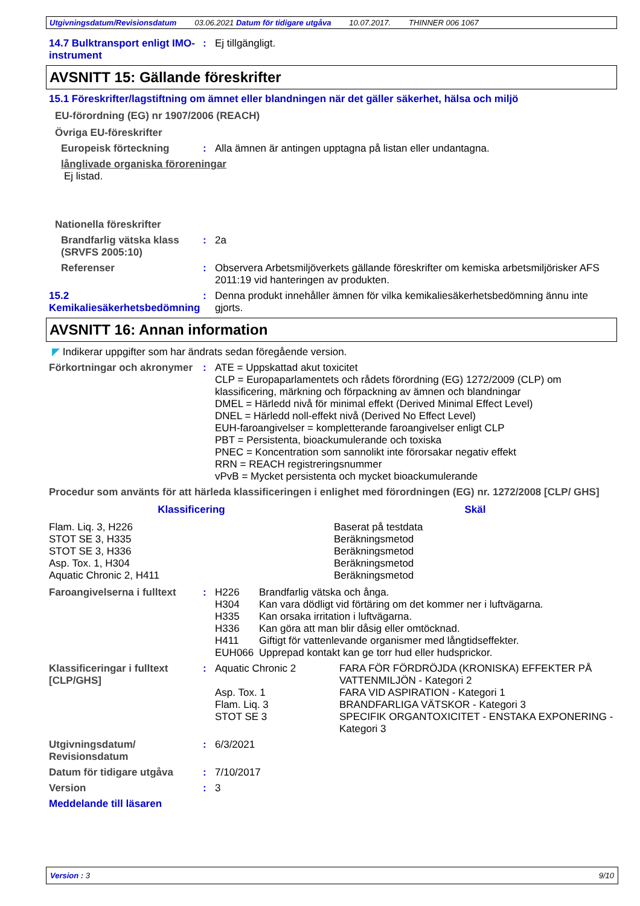Utgivningsdatum/Revisionsdatum 03.06.2021 Datum för tidigare utgåva 10.07.2017. THINNER 006 1067
14.7 Bulktransport enligt IMO-instrument
: Ej tillgängligt.
AVSNITT 15: Gällande föreskrifter
15.1 Föreskrifter/lagstiftning om ämnet eller blandningen när det gäller säkerhet, hälsa och miljö
EU-förordning (EG) nr 1907/2006 (REACH)
Övriga EU-föreskrifter
Europeisk förteckning : Alla ämnen är antingen upptagna på listan eller undantagna.
långlivade organiska föroreningar
Ej listad.
Nationella föreskrifter
Brandfarlig vätska klass (SRVFS 2005:10)
: 2a
Referenser : Observera Arbetsmiljöverkets gällande föreskrifter om kemiska arbetsmiljörisker AFS 2011:19 vid hanteringen av produkten.
15.2 Kemikaliesäkerhetsbedömning
: Denna produkt innehåller ämnen för vilka kemikaliesäkerhetsbedömning ännu inte gjorts.
AVSNITT 16: Annan information
◤ Indikerar uppgifter som har ändrats sedan föregående version.
Förkortningar och akronymer
: ATE = Uppskattad akut toxicitet
CLP = Europaparlamentets och rådets förordning (EG) 1272/2009 (CLP) om klassificering, märkning och förpackning av ämnen och blandningar
DMEL = Härledd nivå för minimal effekt (Derived Minimal Effect Level)
DNEL = Härledd noll-effekt nivå (Derived No Effect Level)
EUH-faroangivelser = kompletterande faroangivelser enligt CLP
PBT = Persistenta, bioackumulerande och toxiska
PNEC = Koncentration som sannolikt inte förorsakar negativ effekt
RRN = REACH registreringsnummer
vPvB = Mycket persistenta och mycket bioackumulerande
Procedur som använts för att härleda klassificeringen i enlighet med förordningen (EG) nr. 1272/2008 [CLP/ GHS]
| Klassificering | Skäl |
| --- | --- |
| Flam. Liq. 3, H226 STOT SE 3, H335 STOT SE 3, H336 Asp. Tox. 1, H304 Aquatic Chronic 2, H411 | Baserat på testdata Beräkningsmetod Beräkningsmetod Beräkningsmetod Beräkningsmetod |
Faroangivelserna i fulltext
:
| H226 | Brandfarlig vätska och ånga. |
| H304 | Kan vara dödligt vid förtäring om det kommer ner i luftvägarna. |
| H335 | Kan orsaka irritation i luftvägarna. |
| H336 | Kan göra att man blir dåsig eller omtöcknad. |
| H411 | Giftigt för vattenlevande organismer med långtidseffekter. |
| EUH066 | Upprepad kontakt kan ge torr hud eller hudsprickor. |
Klassificeringar i fulltext [CLP/GHS]
:
| Aquatic Chronic 2 | FARA FÖR FÖRDRÖJDA (KRONISKA) EFFEKTER PÅ VATTENMILJÖN - Kategori 2 |
| Asp. Tox. 1 | FARA VID ASPIRATION - Kategori 1 |
| Flam. Liq. 3 | BRANDFARLIGA VÄTSKOR - Kategori 3 |
| STOT SE 3 | SPECIFIK ORGANTOXICITET - ENSTAKA EXPONERING - Kategori 3 |
Utgivningsdatum/ Revisionsdatum
: 6/3/2021
Datum för tidigare utgåva : 7/10/2017
Version : 3
Meddelande till läsaren
Version : 3 9/10